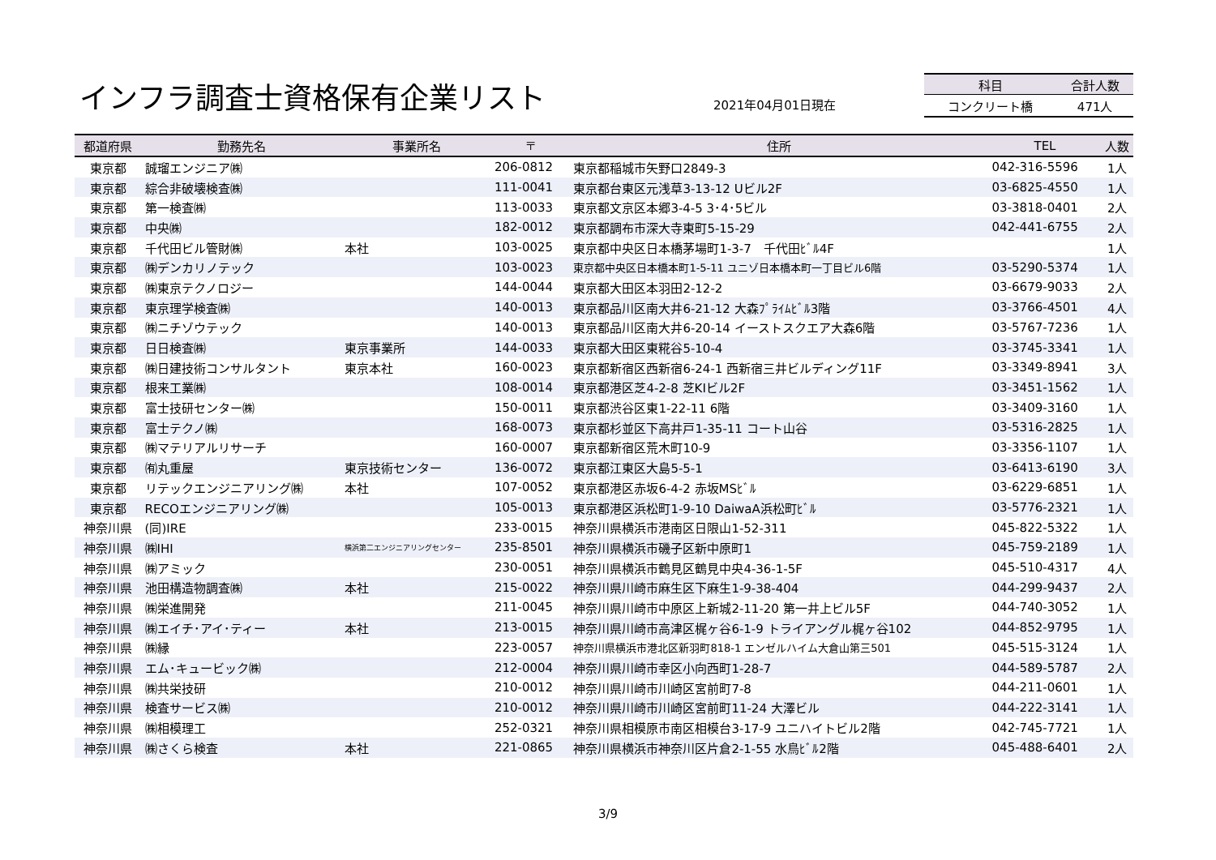インフラ調査士資格保有企業リスト 2021年04月01日現在
| 科目 | 合計人数 |
| --- | --- |
| コンクリート橋 | 471人 |
| 都道府県 | 勤務先名 | 事業所名 | 〒 | 住所 | TEL | 人数 |
| --- | --- | --- | --- | --- | --- | --- |
| 東京都 | 誠瑠エンジニア㈱ | | 206-0812 | 東京都稲城市矢野口2849-3 | 042-316-5596 | 1人 |
| 東京都 | 綜合非破壊検査㈱ | | 111-0041 | 東京都台東区元浅草3-13-12 Uビル2F | 03-6825-4550 | 1人 |
| 東京都 | 第一検査㈱ | | 113-0033 | 東京都文京区本郷3-4-5 3･4･5ビル | 03-3818-0401 | 2人 |
| 東京都 | 中央㈱ | | 182-0012 | 東京都調布市深大寺東町5-15-29 | 042-441-6755 | 2人 |
| 東京都 | 千代田ビル管財㈱ | 本社 | 103-0025 | 東京都中央区日本橋茅場町1-3-7 千代田ﾋﾞﾙ4F | | 1人 |
| 東京都 | ㈱デンカリノテック | | 103-0023 | 東京都中央区日本橋本町1-5-11 ユニゾ日本橋本町一丁目ビル6階 | 03-5290-5374 | 1人 |
| 東京都 | ㈱東京テクノロジー | | 144-0044 | 東京都大田区本羽田2-12-2 | 03-6679-9033 | 2人 |
| 東京都 | 東京理学検査㈱ | | 140-0013 | 東京都品川区南大井6-21-12 大森ﾌﾟﾗｲﾑﾋﾞﾙ3階 | 03-3766-4501 | 4人 |
| 東京都 | ㈱ニチゾウテック | | 140-0013 | 東京都品川区南大井6-20-14 イーストスクエア大森6階 | 03-5767-7236 | 1人 |
| 東京都 | 日日検査㈱ | 東京事業所 | 144-0033 | 東京都大田区東糀谷5-10-4 | 03-3745-3341 | 1人 |
| 東京都 | ㈱日建技術コンサルタント | 東京本社 | 160-0023 | 東京都新宿区西新宿6-24-1 西新宿三井ビルディング11F | 03-3349-8941 | 3人 |
| 東京都 | 根来工業㈱ | | 108-0014 | 東京都港区芝4-2-8 芝KIビル2F | 03-3451-1562 | 1人 |
| 東京都 | 富士技研センター㈱ | | 150-0011 | 東京都渋谷区東1-22-11 6階 | 03-3409-3160 | 1人 |
| 東京都 | 富士テクノ㈱ | | 168-0073 | 東京都杉並区下高井戸1-35-11 コート山谷 | 03-5316-2825 | 1人 |
| 東京都 | ㈱マテリアルリサーチ | | 160-0007 | 東京都新宿区荒木町10-9 | 03-3356-1107 | 1人 |
| 東京都 | ㈲丸重屋 | 東京技術センター | 136-0072 | 東京都江東区大島5-5-1 | 03-6413-6190 | 3人 |
| 東京都 | リテックエンジニアリング㈱ | 本社 | 107-0052 | 東京都港区赤坂6-4-2 赤坂MSﾋﾞﾙ | 03-6229-6851 | 1人 |
| 東京都 | RECOエンジニアリング㈱ | | 105-0013 | 東京都港区浜松町1-9-10 DaiwaA浜松町ﾋﾞﾙ | 03-5776-2321 | 1人 |
| 神奈川県 | (同)IRE | | 233-0015 | 神奈川県横浜市港南区日限山1-52-311 | 045-822-5322 | 1人 |
| 神奈川県 | ㈱IHI | 横浜第二エンジニアリングセンター | 235-8501 | 神奈川県横浜市磯子区新中原町1 | 045-759-2189 | 1人 |
| 神奈川県 | ㈱アミック | | 230-0051 | 神奈川県横浜市鶴見区鶴見中央4-36-1-5F | 045-510-4317 | 4人 |
| 神奈川県 | 池田構造物調査㈱ | 本社 | 215-0022 | 神奈川県川崎市麻生区下麻生1-9-38-404 | 044-299-9437 | 2人 |
| 神奈川県 | ㈱栄進開発 | | 211-0045 | 神奈川県川崎市中原区上新城2-11-20 第一井上ビル5F | 044-740-3052 | 1人 |
| 神奈川県 | ㈱エイチ･アイ･ティー | 本社 | 213-0015 | 神奈川県川崎市高津区梶ヶ谷6-1-9 トライアングル梶ヶ谷102 | 044-852-9795 | 1人 |
| 神奈川県 | ㈱縁 | | 223-0057 | 神奈川県横浜市港北区新羽町818-1 エンゼルハイム大倉山第三501 | 045-515-3124 | 1人 |
| 神奈川県 | エム･キュービック㈱ | | 212-0004 | 神奈川県川崎市幸区小向西町1-28-7 | 044-589-5787 | 2人 |
| 神奈川県 | ㈱共栄技研 | | 210-0012 | 神奈川県川崎市川崎区宮前町7-8 | 044-211-0601 | 1人 |
| 神奈川県 | 検査サービス㈱ | | 210-0012 | 神奈川県川崎市川崎区宮前町11-24 大澤ビル | 044-222-3141 | 1人 |
| 神奈川県 | ㈱相模理工 | | 252-0321 | 神奈川県相模原市南区相模台3-17-9 ユニハイトビル2階 | 042-745-7721 | 1人 |
| 神奈川県 | ㈱さくら検査 | 本社 | 221-0865 | 神奈川県横浜市神奈川区片倉2-1-55 水鳥ﾋﾞﾙ2階 | 045-488-6401 | 2人 |
3/9